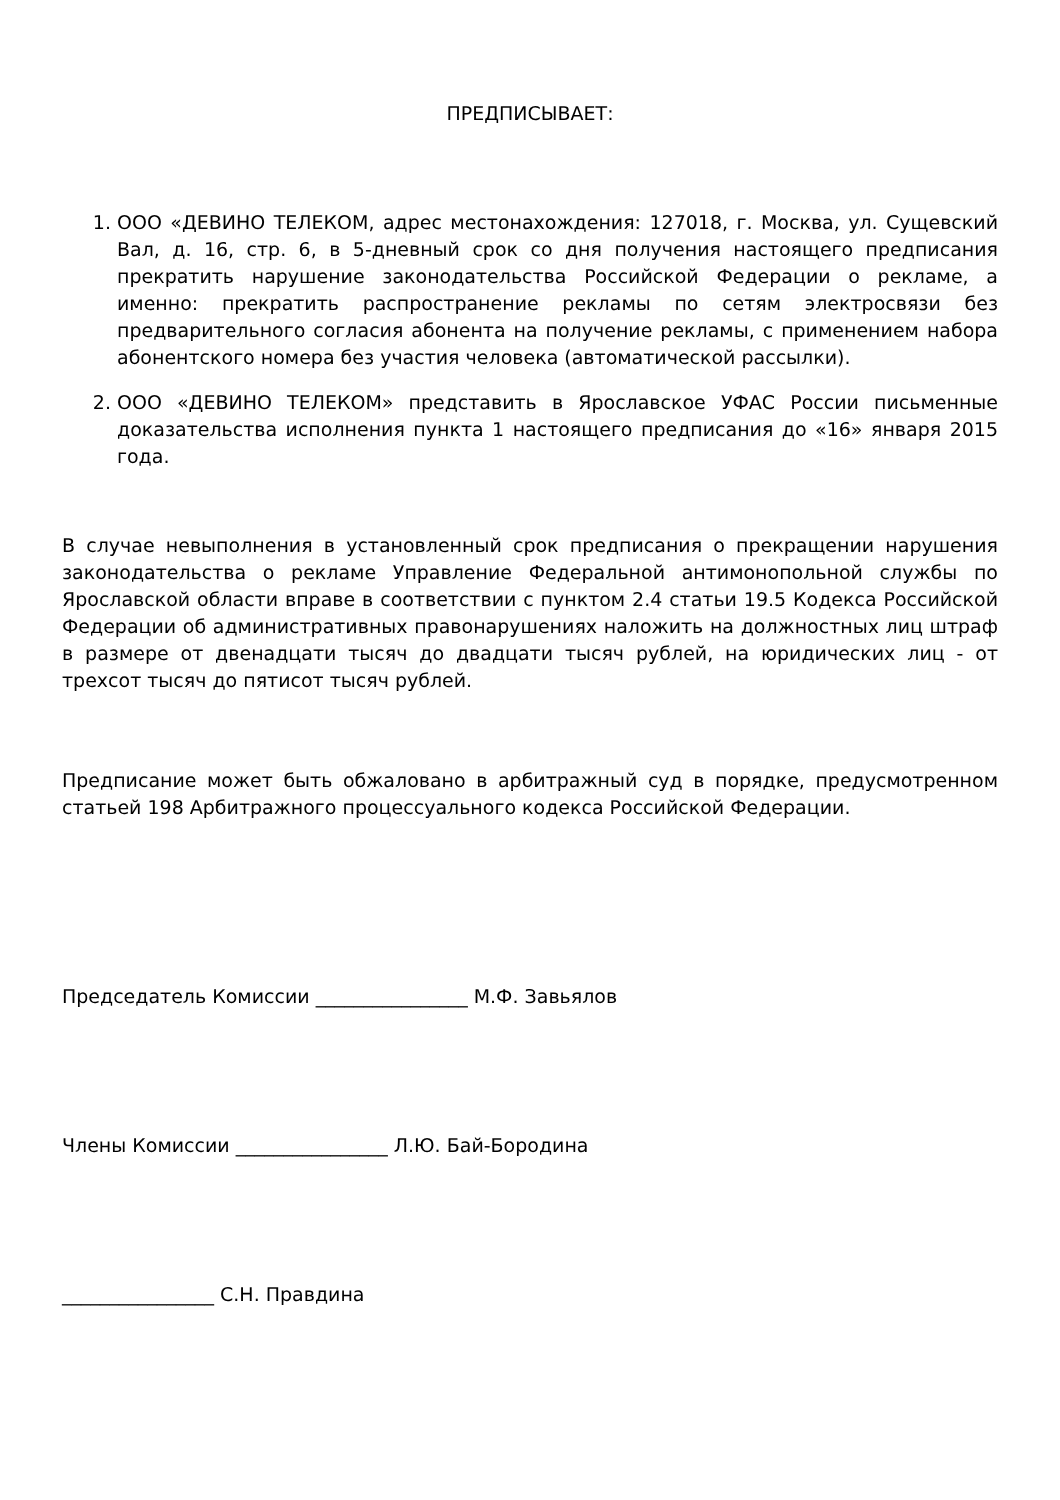ПРЕДПИСЫВАЕТ:
1. ООО «ДЕВИНО ТЕЛЕКОМ, адрес местонахождения: 127018, г. Москва, ул. Сущевский Вал, д. 16, стр. 6, в 5-дневный срок со дня получения настоящего предписания прекратить нарушение законодательства Российской Федерации о рекламе, а именно: прекратить распространение рекламы по сетям электросвязи без предварительного согласия абонента на получение рекламы, с применением набора абонентского номера без участия человека (автоматической рассылки).
2. ООО «ДЕВИНО ТЕЛЕКОМ» представить в Ярославское УФАС России письменные доказательства исполнения пункта 1 настоящего предписания до «16» января 2015 года.
В случае невыполнения в установленный срок предписания о прекращении нарушения законодательства о рекламе Управление Федеральной антимонопольной службы по Ярославской области вправе в соответствии с пунктом 2.4 статьи 19.5 Кодекса Российской Федерации об административных правонарушениях наложить на должностных лиц штраф в размере от двенадцати тысяч до двадцати тысяч рублей, на юридических лиц - от трехсот тысяч до пятисот тысяч рублей.
Предписание может быть обжаловано в арбитражный суд в порядке, предусмотренном статьей 198 Арбитражного процессуального кодекса Российской Федерации.
Председатель Комиссии ________________ М.Ф. Завьялов
Члены Комиссии ________________ Л.Ю. Бай-Бородина
________________ С.Н. Правдина